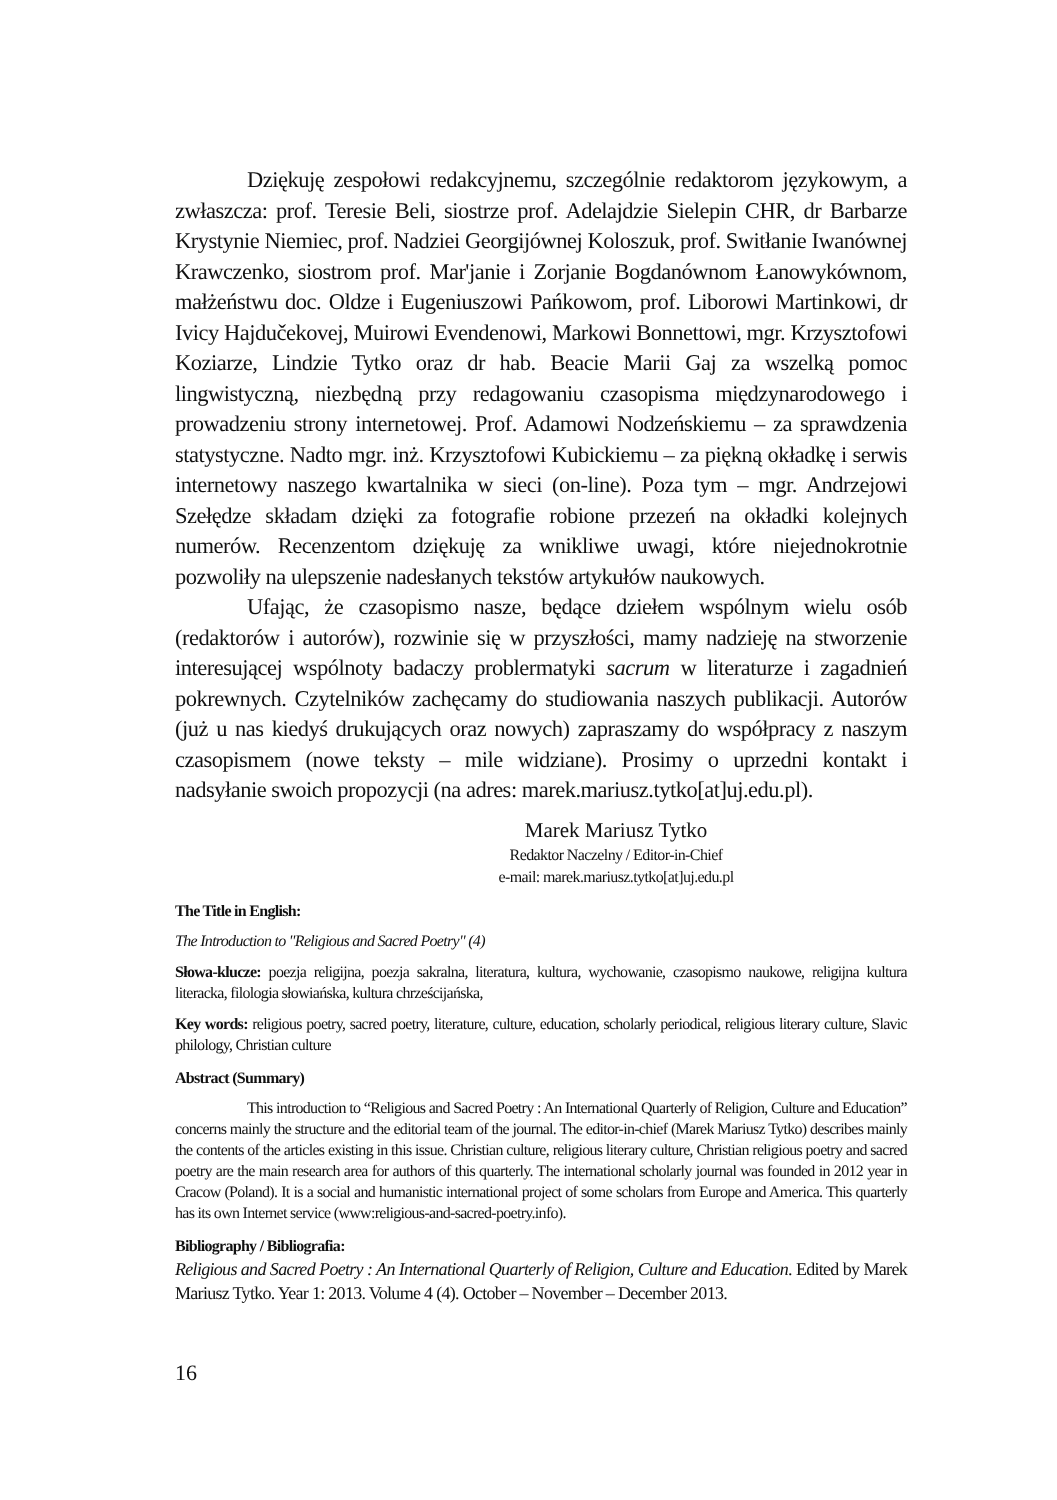Dziękuję zespołowi redakcyjnemu, szczególnie redaktorom językowym, a zwłaszcza: prof. Teresie Beli, siostrze prof. Adelajdzie Sielepin CHR, dr Barbarze Krystynie Niemiec, prof. Nadziei Georgijównej Koloszuk, prof. Switłanie Iwanównej Krawczenko, siostrom prof. Mar'janie i Zorjanie Bogdanównom Łanowykównom, małżeństwu doc. Oldze i Eugeniuszowi Pańkowom, prof. Liborowi Martinkowi, dr Ivicy Hajdučekovej, Muirowi Evendenowi, Markowi Bonnettowi, mgr. Krzysztofowi Koziarze, Lindzie Tytko oraz dr hab. Beacie Marii Gaj za wszelką pomoc lingwistyczną, niezbędną przy redagowaniu czasopisma międzynarodowego i prowadzeniu strony internetowej. Prof. Adamowi Nodzeńskiemu – za sprawdzenia statystyczne. Nadto mgr. inż. Krzysztofowi Kubickiemu – za piękną okładkę i serwis internetowy naszego kwartalnika w sieci (on-line). Poza tym – mgr. Andrzejowi Szełędze składam dzięki za fotografie robione przezeń na okładki kolejnych numerów. Recenzentom dziękuję za wnikliwe uwagi, które niejednokrotnie pozwoliły na ulepszenie nadesłanych tekstów artykułów naukowych.
Ufając, że czasopismo nasze, będące dziełem wspólnym wielu osób (redaktorów i autorów), rozwinie się w przyszłości, mamy nadzieję na stworzenie interesującej wspólnoty badaczy problermatyki sacrum w literaturze i zagadnień pokrewnych. Czytelników zachęcamy do studiowania naszych publikacji. Autorów (już u nas kiedyś drukujących oraz nowych) zapraszamy do współpracy z naszym czasopismem (nowe teksty – mile widziane). Prosimy o uprzedni kontakt i nadsyłanie swoich propozycji (na adres: marek.mariusz.tytko[at]uj.edu.pl).
Marek Mariusz Tytko
Redaktor Naczelny / Editor-in-Chief
e-mail: marek.mariusz.tytko[at]uj.edu.pl
The Title in English:
The Introduction to "Religious and Sacred Poetry" (4)
Słowa-klucze: poezja religijna, poezja sakralna, literatura, kultura, wychowanie, czasopismo naukowe, religijna kultura literacka, filologia słowiańska, kultura chrześcijańska,
Key words: religious poetry, sacred poetry, literature, culture, education, scholarly periodical, religious literary culture, Slavic philology, Christian culture
Abstract (Summary)
This introduction to “Religious and Sacred Poetry : An International Quarterly of Religion, Culture and Education” concerns mainly the structure and the editorial team of the journal. The editor-in-chief (Marek Mariusz Tytko) describes mainly the contents of the articles existing in this issue. Christian culture, religious literary culture, Christian religious poetry and sacred poetry are the main research area for authors of this quarterly. The international scholarly journal was founded in 2012 year in Cracow (Poland). It is a social and humanistic international project of some scholars from Europe and America. This quarterly has its own Internet service (www:religious-and-sacred-poetry.info).
Bibliography / Bibliografia:
Religious and Sacred Poetry : An International Quarterly of Religion, Culture and Education. Edited by Marek Mariusz Tytko. Year 1: 2013. Volume 4 (4). October – November – December 2013.
16